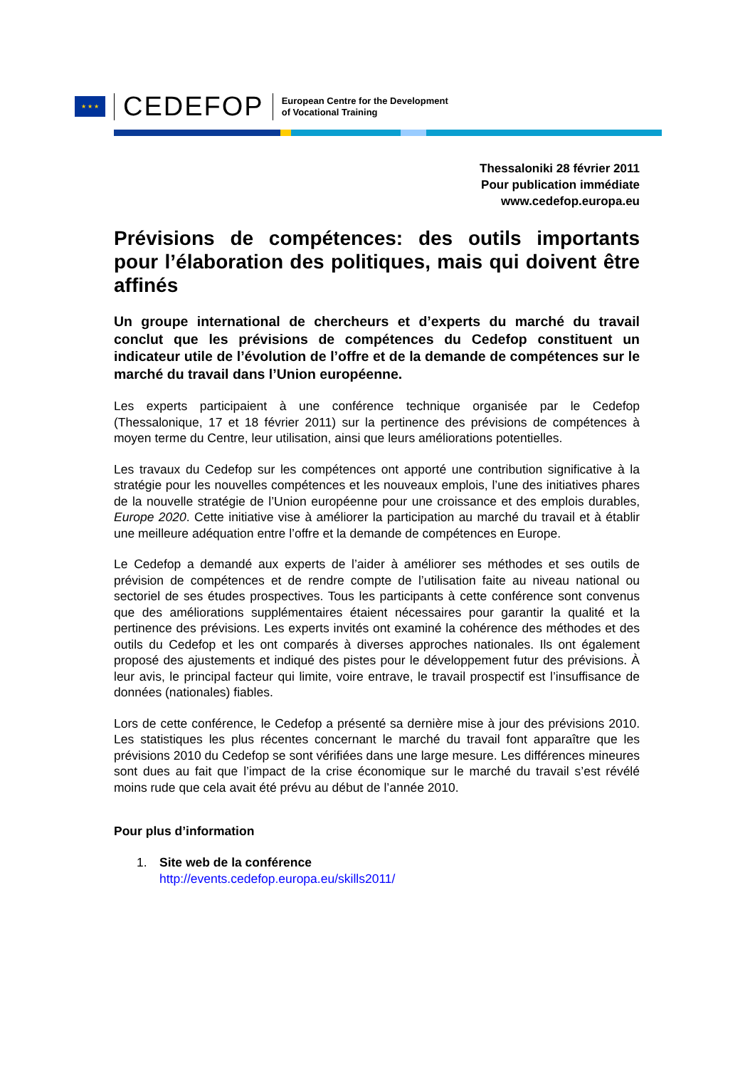★ ★ ★
CEDEFOP
European Centre for the Development
of Vocational Training
Thessaloniki 28 février 2011
Pour publication immédiate
www.cedefop.europa.eu
Prévisions de compétences: des outils importants pour l’élaboration des politiques, mais qui doivent être affinés
Un groupe international de chercheurs et d’experts du marché du travail conclut que les prévisions de compétences du Cedefop constituent un indicateur utile de l’évolution de l’offre et de la demande de compétences sur le marché du travail dans l’Union européenne.
Les experts participaient à une conférence technique organisée par le Cedefop (Thessalonique, 17 et 18 février 2011) sur la pertinence des prévisions de compétences à moyen terme du Centre, leur utilisation, ainsi que leurs améliorations potentielles.
Les travaux du Cedefop sur les compétences ont apporté une contribution significative à la stratégie pour les nouvelles compétences et les nouveaux emplois, l’une des initiatives phares de la nouvelle stratégie de l’Union européenne pour une croissance et des emplois durables, Europe 2020. Cette initiative vise à améliorer la participation au marché du travail et à établir une meilleure adéquation entre l’offre et la demande de compétences en Europe.
Le Cedefop a demandé aux experts de l’aider à améliorer ses méthodes et ses outils de prévision de compétences et de rendre compte de l’utilisation faite au niveau national ou sectoriel de ses études prospectives. Tous les participants à cette conférence sont convenus que des améliorations supplémentaires étaient nécessaires pour garantir la qualité et la pertinence des prévisions. Les experts invités ont examiné la cohérence des méthodes et des outils du Cedefop et les ont comparés à diverses approches nationales. Ils ont également proposé des ajustements et indiqué des pistes pour le développement futur des prévisions. À leur avis, le principal facteur qui limite, voire entrave, le travail prospectif est l’insuffisance de données (nationales) fiables.
Lors de cette conférence, le Cedefop a présenté sa dernière mise à jour des prévisions 2010. Les statistiques les plus récentes concernant le marché du travail font apparaître que les prévisions 2010 du Cedefop se sont vérifiées dans une large mesure. Les différences mineures sont dues au fait que l’impact de la crise économique sur le marché du travail s’est révélé moins rude que cela avait été prévu au début de l’année 2010.
Pour plus d’information
1. Site web de la conférence
http://events.cedefop.europa.eu/skills2011/